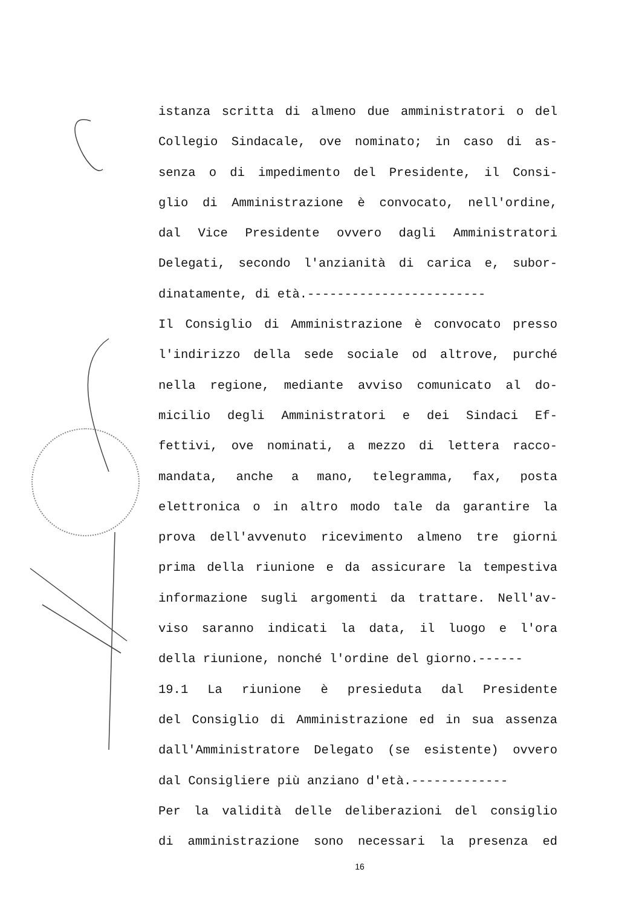istanza scritta di almeno due amministratori o del
Collegio Sindacale, ove nominato; in caso di as-
senza o di impedimento del Presidente, il Consi-
glio di Amministrazione è convocato, nell'ordine,
dal Vice Presidente ovvero dagli Amministratori
Delegati, secondo l'anzianità di carica e, subor-
dinatamente, di età.------------------------
Il Consiglio di Amministrazione è convocato presso
l'indirizzo della sede sociale od altrove, purché
nella regione, mediante avviso comunicato al do-
micilio degli Amministratori e dei Sindaci Ef-
fettivi, ove nominati, a mezzo di lettera racco-
mandata, anche a mano, telegramma, fax, posta
elettronica o in altro modo tale da garantire la
prova dell'avvenuto ricevimento almeno tre giorni
prima della riunione e da assicurare la tempestiva
informazione sugli argomenti da trattare. Nell'av-
viso saranno indicati la data, il luogo e l'ora
della riunione, nonché l'ordine del giorno.------
19.1 La riunione è presieduta dal Presidente
del Consiglio di Amministrazione ed in sua assenza
dall'Amministratore Delegato (se esistente) ovvero
dal Consigliere più anziano d'età.-------------
Per la validità delle deliberazioni del consiglio
di amministrazione sono necessari la presenza ed
16